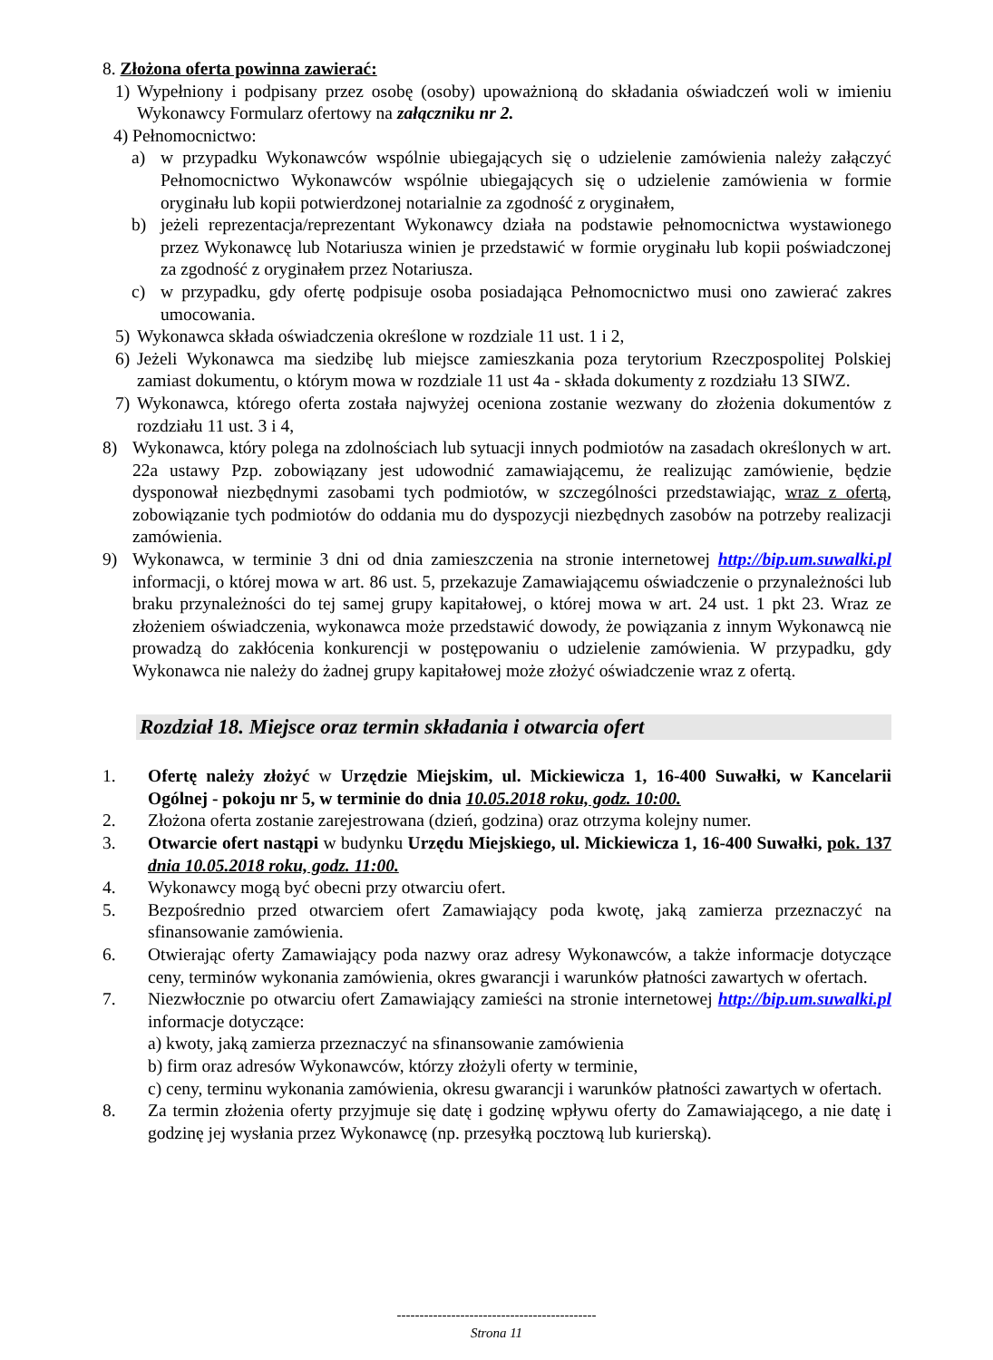8. Złożona oferta powinna zawierać:
1) Wypełniony i podpisany przez osobę (osoby) upoważnioną do składania oświadczeń woli w imieniu Wykonawcy Formularz ofertowy na załączniku nr 2.
4) Pełnomocnictwo:
a) w przypadku Wykonawców wspólnie ubiegających się o udzielenie zamówienia należy załączyć Pełnomocnictwo Wykonawców wspólnie ubiegających się o udzielenie zamówienia w formie oryginału lub kopii potwierdzonej notarialnie za zgodność z oryginałem,
b) jeżeli reprezentacja/reprezentant Wykonawcy działa na podstawie pełnomocnictwa wystawionego przez Wykonawcę lub Notariusza winien je przedstawić w formie oryginału lub kopii poświadczonej za zgodność z oryginałem przez Notariusza.
c) w przypadku, gdy ofertę podpisuje osoba posiadająca Pełnomocnictwo musi ono zawierać zakres umocowania.
5) Wykonawca składa oświadczenia określone w rozdziale 11 ust. 1 i 2,
6) Jeżeli Wykonawca ma siedzibę lub miejsce zamieszkania poza terytorium Rzeczpospolitej Polskiej zamiast dokumentu, o którym mowa w rozdziale 11 ust 4a - składa dokumenty z rozdziału 13 SIWZ.
7) Wykonawca, którego oferta została najwyżej oceniona zostanie wezwany do złożenia dokumentów z rozdziału 11 ust. 3 i 4,
8) Wykonawca, który polega na zdolnościach lub sytuacji innych podmiotów na zasadach określonych w art. 22a ustawy Pzp. zobowiązany jest udowodnić zamawiającemu, że realizując zamówienie, będzie dysponował niezbędnymi zasobami tych podmiotów, w szczególności przedstawiając, wraz z ofertą, zobowiązanie tych podmiotów do oddania mu do dyspozycji niezbędnych zasobów na potrzeby realizacji zamówienia.
9) Wykonawca, w terminie 3 dni od dnia zamieszczenia na stronie internetowej http://bip.um.suwalki.pl informacji, o której mowa w art. 86 ust. 5, przekazuje Zamawiającemu oświadczenie o przynależności lub braku przynależności do tej samej grupy kapitałowej, o której mowa w art. 24 ust. 1 pkt 23. Wraz ze złożeniem oświadczenia, wykonawca może przedstawić dowody, że powiązania z innym Wykonawcą nie prowadzą do zakłócenia konkurencji w postępowaniu o udzielenie zamówienia. W przypadku, gdy Wykonawca nie należy do żadnej grupy kapitałowej może złożyć oświadczenie wraz z ofertą.
Rozdział 18. Miejsce oraz termin składania i otwarcia ofert
1. Ofertę należy złożyć w Urzędzie Miejskim, ul. Mickiewicza 1, 16-400 Suwałki, w Kancelarii Ogólnej - pokoju nr 5, w terminie do dnia 10.05.2018 roku, godz. 10:00.
2. Złożona oferta zostanie zarejestrowana (dzień, godzina) oraz otrzyma kolejny numer.
3. Otwarcie ofert nastąpi w budynku Urzędu Miejskiego, ul. Mickiewicza 1, 16-400 Suwałki, pok. 137 dnia 10.05.2018 roku, godz. 11:00.
4. Wykonawcy mogą być obecni przy otwarciu ofert.
5. Bezpośrednio przed otwarciem ofert Zamawiający poda kwotę, jaką zamierza przeznaczyć na sfinansowanie zamówienia.
6. Otwierając oferty Zamawiający poda nazwy oraz adresy Wykonawców, a także informacje dotyczące ceny, terminów wykonania zamówienia, okres gwarancji i warunków płatności zawartych w ofertach.
7. Niezwłocznie po otwarciu ofert Zamawiający zamieści na stronie internetowej http://bip.um.suwalki.pl informacje dotyczące:
a) kwoty, jaką zamierza przeznaczyć na sfinansowanie zamówienia
b) firm oraz adresów Wykonawców, którzy złożyli oferty w terminie,
c) ceny, terminu wykonania zamówienia, okresu gwarancji i warunków płatności zawartych w ofertach.
8. Za termin złożenia oferty przyjmuje się datę i godzinę wpływu oferty do Zamawiającego, a nie datę i godzinę jej wysłania przez Wykonawcę (np. przesyłką pocztową lub kurierską).
--------------------------------------------
Strona 11